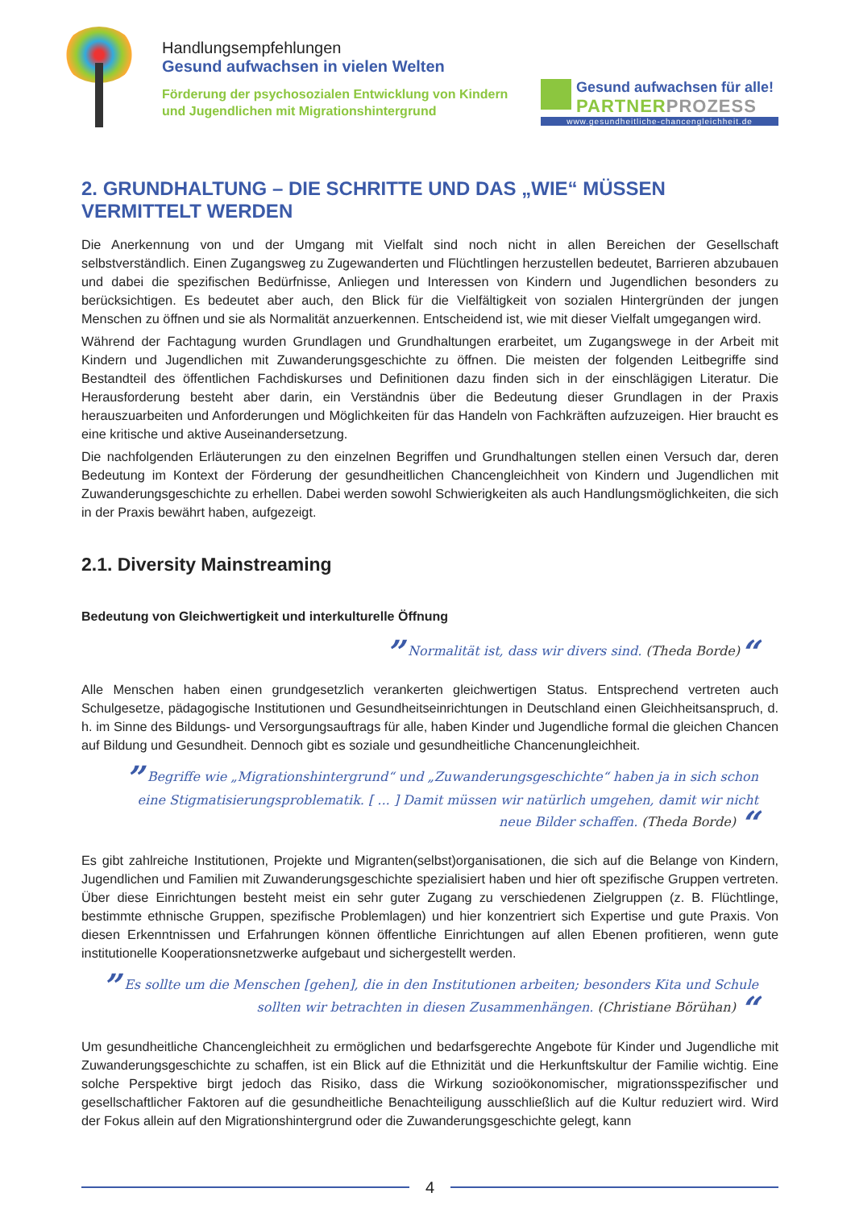Handlungsempfehlungen
Gesund aufwachsen in vielen Welten
Förderung der psychosozialen Entwicklung von Kindern
und Jugendlichen mit Migrationshintergrund
Gesund aufwachsen für alle!
PARTNERPROZESS
www.gesundheitliche-chancengleichheit.de
2. GRUNDHALTUNG – DIE SCHRITTE UND DAS „WIE“ MÜSSEN VERMITTELT WERDEN
Die Anerkennung von und der Umgang mit Vielfalt sind noch nicht in allen Bereichen der Gesellschaft selbstverständlich. Einen Zugangsweg zu Zugewanderten und Flüchtlingen herzustellen bedeutet, Barrieren abzubauen und dabei die spezifischen Bedürfnisse, Anliegen und Interessen von Kindern und Jugendlichen besonders zu berücksichtigen. Es bedeutet aber auch, den Blick für die Vielfältigkeit von sozialen Hintergründen der jungen Menschen zu öffnen und sie als Normalität anzuerkennen. Entscheidend ist, wie mit dieser Vielfalt umgegangen wird.
Während der Fachtagung wurden Grundlagen und Grundhaltungen erarbeitet, um Zugangswege in der Arbeit mit Kindern und Jugendlichen mit Zuwanderungsgeschichte zu öffnen. Die meisten der folgenden Leitbegriffe sind Bestandteil des öffentlichen Fachdiskurses und Definitionen dazu finden sich in der einschlägigen Literatur. Die Herausforderung besteht aber darin, ein Verständnis über die Bedeutung dieser Grundlagen in der Praxis herauszuarbeiten und Anforderungen und Möglichkeiten für das Handeln von Fachkräften aufzuzeigen. Hier braucht es eine kritische und aktive Auseinandersetzung.
Die nachfolgenden Erläuterungen zu den einzelnen Begriffen und Grundhaltungen stellen einen Versuch dar, deren Bedeutung im Kontext der Förderung der gesundheitlichen Chancengleichheit von Kindern und Jugendlichen mit Zuwanderungsgeschichte zu erhellen. Dabei werden sowohl Schwierigkeiten als auch Handlungsmöglichkeiten, die sich in der Praxis bewährt haben, aufgezeigt.
2.1. Diversity Mainstreaming
Bedeutung von Gleichwertigkeit und interkulturelle Öffnung
” Normalität ist, dass wir divers sind. (Theda Borde)“
Alle Menschen haben einen grundgesetzlich verankerten gleichwertigen Status. Entsprechend vertreten auch Schulgesetze, pädagogische Institutionen und Gesundheitseinrichtungen in Deutschland einen Gleichheitsanspruch, d. h. im Sinne des Bildungs- und Versorgungsauftrags für alle, haben Kinder und Jugendliche formal die gleichen Chancen auf Bildung und Gesundheit. Dennoch gibt es soziale und gesundheitliche Chancenungleichheit.
” Begriffe wie „Migrationshintergrund“ und „Zuwanderungsgeschichte“ haben ja in sich schon eine Stigmatisierungsproblematik. [ ... ] Damit müssen wir natürlich umgehen, damit wir nicht neue Bilder schaffen. (Theda Borde) “
Es gibt zahlreiche Institutionen, Projekte und Migranten(selbst)organisationen, die sich auf die Belange von Kindern, Jugendlichen und Familien mit Zuwanderungsgeschichte spezialisiert haben und hier oft spezifische Gruppen vertreten. Über diese Einrichtungen besteht meist ein sehr guter Zugang zu verschiedenen Zielgruppen (z. B. Flüchtlinge, bestimmte ethnische Gruppen, spezifische Problemlagen) und hier konzentriert sich Expertise und gute Praxis. Von diesen Erkenntnissen und Erfahrungen können öffentliche Einrichtungen auf allen Ebenen profitieren, wenn gute institutionelle Kooperationsnetzwerke aufgebaut und sichergestellt werden.
” Es sollte um die Menschen [gehen], die in den Institutionen arbeiten; besonders Kita und Schule sollten wir betrachten in diesen Zusammenhängen. (Christiane Börühan) “
Um gesundheitliche Chancengleichheit zu ermöglichen und bedarfsgerechte Angebote für Kinder und Jugendliche mit Zuwanderungsgeschichte zu schaffen, ist ein Blick auf die Ethnizität und die Herkunftskultur der Familie wichtig. Eine solche Perspektive birgt jedoch das Risiko, dass die Wirkung sozioökonomischer, migrationsspezifischer und gesellschaftlicher Faktoren auf die gesundheitliche Benachteiligung ausschließlich auf die Kultur reduziert wird. Wird der Fokus allein auf den Migrationshintergrund oder die Zuwanderungsgeschichte gelegt, kann
4